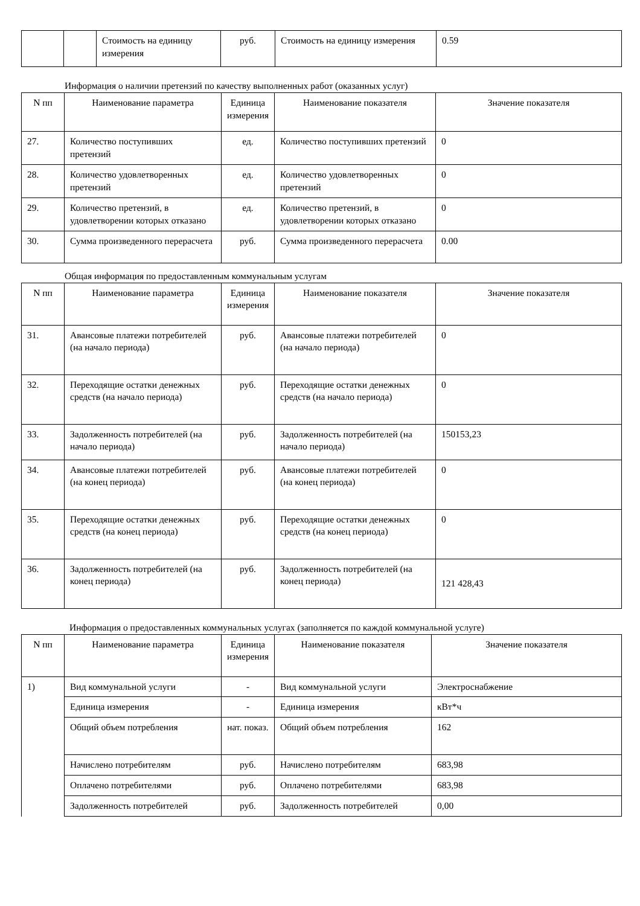| | | Стоимость на единицу измерения | руб. | Стоимость на единицу измерения | 0.59 |
Информация о наличии претензий по качеству выполненных работ (оказанных услуг)
| N пп | Наименование параметра | Единица измерения | Наименование показателя | Значение показателя |
| --- | --- | --- | --- | --- |
| 27. | Количество поступивших претензий | ед. | Количество поступивших претензий | 0 |
| 28. | Количество удовлетворенных претензий | ед. | Количество удовлетворенных претензий | 0 |
| 29. | Количество претензий, в удовлетворении которых отказано | ед. | Количество претензий, в удовлетворении которых отказано | 0 |
| 30. | Сумма произведенного перерасчета | руб. | Сумма произведенного перерасчета | 0.00 |
Общая информация по предоставленным коммунальным услугам
| N пп | Наименование параметра | Единица измерения | Наименование показателя | Значение показателя |
| --- | --- | --- | --- | --- |
| 31. | Авансовые платежи потребителей (на начало периода) | руб. | Авансовые платежи потребителей (на начало периода) | 0 |
| 32. | Переходящие остатки денежных средств (на начало периода) | руб. | Переходящие остатки денежных средств (на начало периода) | 0 |
| 33. | Задолженность потребителей (на начало периода) | руб. | Задолженность потребителей (на начало периода) | 150153,23 |
| 34. | Авансовые платежи потребителей (на конец периода) | руб. | Авансовые платежи потребителей (на конец периода) | 0 |
| 35. | Переходящие остатки денежных средств (на конец периода) | руб. | Переходящие остатки денежных средств (на конец периода) | 0 |
| 36. | Задолженность потребителей (на конец периода) | руб. | Задолженность потребителей (на конец периода) | 121 428,43 |
Информация о предоставленных коммунальных услугах (заполняется по каждой коммунальной услуге)
| N пп | Наименование параметра | Единица измерения | Наименование показателя | Значение показателя |
| --- | --- | --- | --- | --- |
| 1) | Вид коммунальной услуги | - | Вид коммунальной услуги | Электроснабжение |
| | Единица измерения | - | Единица измерения | кВт*ч |
| | Общий объем потребления | нат. показ. | Общий объем потребления | 162 |
| | Начислено потребителям | руб. | Начислено потребителям | 683,98 |
| | Оплачено потребителями | руб. | Оплачено потребителями | 683,98 |
| | Задолженность потребителей | руб. | Задолженность потребителей | 0,00 |